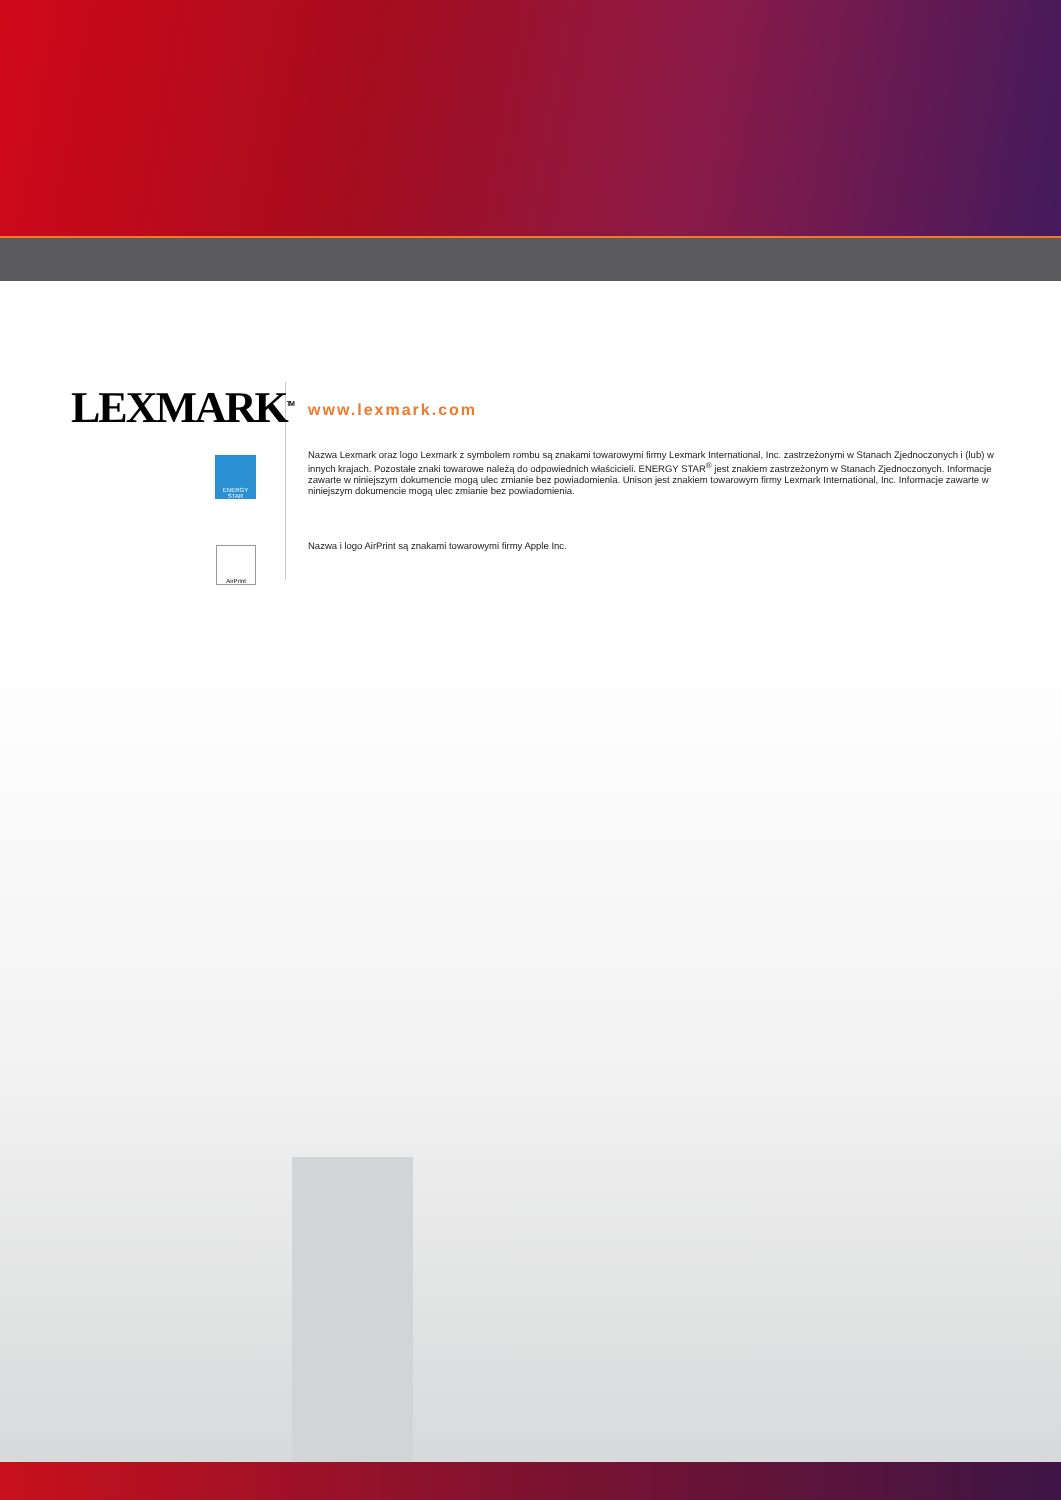LEXMARK<sup>TM</sup>
ENERGY STAR
AirPrint
www.lexmark.com
Nazwa Lexmark oraz logo Lexmark z symbolem rombu są znakami towarowymi firmy Lexmark International, Inc. zastrzeżonymi w Stanach Zjednoczonych i (lub) w innych krajach. Pozostałe znaki towarowe należą do odpowiednich właścicieli. ENERGY STAR<sup>®</sup> jest znakiem zastrzeżonym w Stanach Zjednoczonych. Informacje zawarte w niniejszym dokumencie mogą ulec zmianie bez powiadomienia. Unison jest znakiem towarowym firmy Lexmark International, Inc. Informacje zawarte w niniejszym dokumencie mogą ulec zmianie bez powiadomienia.
Nazwa i logo AirPrint są znakami towarowymi firmy Apple Inc.